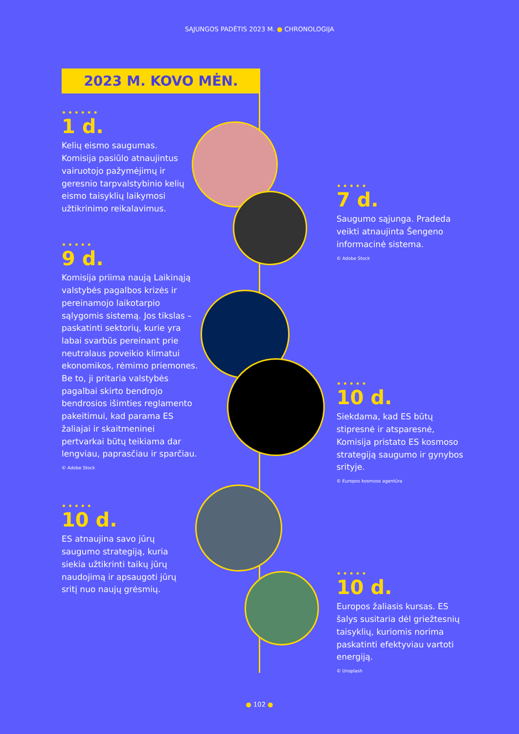SĄJUNGOS PADĖTIS 2023 M. ● CHRONOLOGIJA
2023 M. KOVO MĖN.
••••••
1 d.
Kelių eismo saugumas. Komisija pasiūlo atnaujintus vairuotojo pažymėjimų ir geresnio tarpvalstybinio kelių eismo taisyklių laikymosi užtikrinimo reikalavimus.
•••••
7 d.
Saugumo sąjunga. Pradeda veikti atnaujinta Šengeno informacinė sistema.
© Adobe Stock
•••••
9 d.
Komisija priima naują Laikinąją valstybės pagalbos krizės ir pereinamojo laikotarpio sąlygomis sistemą. Jos tikslas – paskatinti sektorių, kurie yra labai svarbūs pereinant prie neutralaus poveikio klimatui ekonomikos, rėmimo priemones. Be to, ji pritaria valstybės pagalbai skirto bendrojo bendrosios išimties reglamento pakeitimui, kad parama ES žaliajai ir skaitmeninei pertvarkai būtų teikiama dar lengviau, paprasčiau ir sparčiau.
© Adobe Stock
•••••
10 d.
Siekdama, kad ES būtų stipresnė ir atsparesnė, Komisija pristato ES kosmoso strategiją saugumo ir gynybos srityje.
© Europos kosmoso agentūra
•••••
10 d.
ES atnaujina savo jūrų saugumo strategiją, kuria siekia užtikrinti taikų jūrų naudojimą ir apsaugoti jūrų sritį nuo naujų grėsmių.
•••••
10 d.
Europos žaliasis kursas. ES šalys susitaria dėl griežtesnių taisyklių, kuriomis norima paskatinti efektyviau vartoti energiją.
© Unsplash
● 102 ●